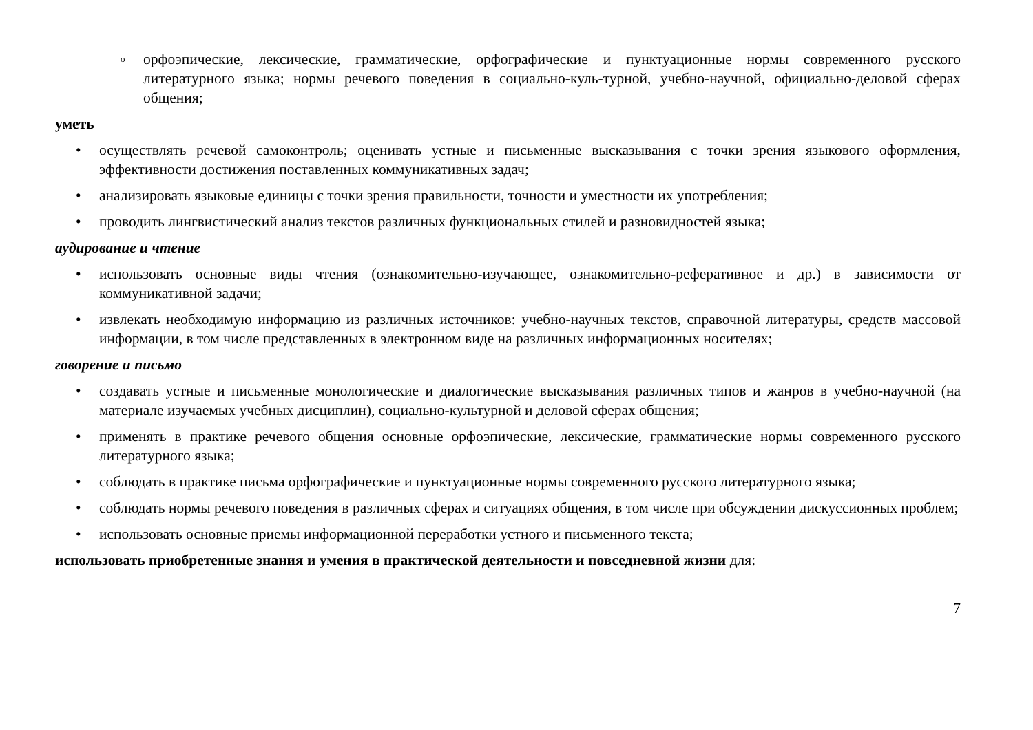o орфоэпические, лексические, грамматические, орфографические и пунктуационные нормы современного русского литературного языка; нормы речевого поведения в социально-куль-турной, учебно-научной, официально-деловой сферах общения;
уметь
• осуществлять речевой самоконтроль; оценивать устные и письменные высказывания с точки зрения языкового оформления, эффективности достижения поставленных коммуникативных задач;
• анализировать языковые единицы с точки зрения правильности, точности и уместности их употребления;
• проводить лингвистический анализ текстов различных функциональных стилей и разновидностей языка;
аудирование и чтение
• использовать основные виды чтения (ознакомительно-изучающее, ознакомительно-реферативное и др.) в зависимости от коммуникативной задачи;
• извлекать необходимую информацию из различных источников: учебно-научных текстов, справочной литературы, средств массовой информации, в том числе представленных в электронном виде на различных информационных носителях;
говорение и письмо
• создавать устные и письменные монологические и диалогические высказывания различных типов и жанров в учебно-научной (на материале изучаемых учебных дисциплин), социально-культурной и деловой сферах общения;
• применять в практике речевого общения основные орфоэпические, лексические, грамматические нормы современного русского литературного языка;
• соблюдать в практике письма орфографические и пунктуационные нормы современного русского литературного языка;
• соблюдать нормы речевого поведения в различных сферах и ситуациях общения, в том числе при обсуждении дискуссионных проблем;
• использовать основные приемы информационной переработки устного и письменного текста;
использовать приобретенные знания и умения в практической деятельности и повседневной жизни для:
7